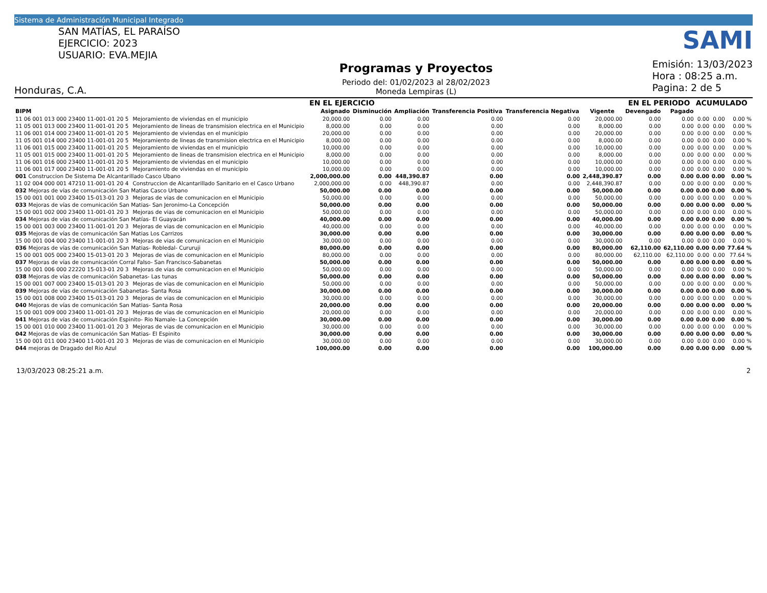Sistema de Administración Municipal Integrado
SAN MATÍAS, EL PARAÍSO
EJERCICIO: 2023
USUARIO: EVA.MEJIA
Honduras, C.A.
Programas y Proyectos
Periodo del: 01/02/2023 al 28/02/2023
Moneda Lempiras (L)
SAMI
Emisión: 13/03/2023
Hora : 08:25 a.m.
Pagina: 2 de 5
| | | EN EL EJERCICIO | | | | | | EN EL PERIODO | | ACUMULADO | | |
| --- | --- | --- | --- | --- | --- | --- | --- | --- | --- | --- | --- | --- |
| BIPM | | Asignado | Disminución | Ampliación | Transferencia Positiva | Transferencia Negativa | Vigente | Devengado | Pagado | | | |
| 11 06 001 013 000 23400 11-001-01 20 5 | Mejoramiento de viviendas en el municipio | 20,000.00 | 0.00 | 0.00 | 0.00 | 0.00 | 20,000.00 | 0.00 | 0.00 | 0.00 | 0.00 | 0.00 % |
| 11 05 001 013 000 23400 11-001-01 20 5 | Mejoramiento de lineas de transmision electrica en el Municipio | 8,000.00 | 0.00 | 0.00 | 0.00 | 0.00 | 8,000.00 | 0.00 | 0.00 | 0.00 | 0.00 | 0.00 % |
| 11 06 001 014 000 23400 11-001-01 20 5 | Mejoramiento de viviendas en el municipio | 20,000.00 | 0.00 | 0.00 | 0.00 | 0.00 | 20,000.00 | 0.00 | 0.00 | 0.00 | 0.00 | 0.00 % |
| 11 05 001 014 000 23400 11-001-01 20 5 | Mejoramiento de lineas de transmision electrica en el Municipio | 8,000.00 | 0.00 | 0.00 | 0.00 | 0.00 | 8,000.00 | 0.00 | 0.00 | 0.00 | 0.00 | 0.00 % |
| 11 06 001 015 000 23400 11-001-01 20 5 | Mejoramiento de viviendas en el municipio | 10,000.00 | 0.00 | 0.00 | 0.00 | 0.00 | 10,000.00 | 0.00 | 0.00 | 0.00 | 0.00 | 0.00 % |
| 11 05 001 015 000 23400 11-001-01 20 5 | Mejoramiento de lineas de transmision electrica en el Municipio | 8,000.00 | 0.00 | 0.00 | 0.00 | 0.00 | 8,000.00 | 0.00 | 0.00 | 0.00 | 0.00 | 0.00 % |
| 11 06 001 016 000 23400 11-001-01 20 5 | Mejoramiento de viviendas en el municipio | 10,000.00 | 0.00 | 0.00 | 0.00 | 0.00 | 10,000.00 | 0.00 | 0.00 | 0.00 | 0.00 | 0.00 % |
| 11 06 001 017 000 23400 11-001-01 20 5 | Mejoramiento de viviendas en el municipio | 10,000.00 | 0.00 | 0.00 | 0.00 | 0.00 | 10,000.00 | 0.00 | 0.00 | 0.00 | 0.00 | 0.00 % |
| 001 Construccion De Sistema De Alcantarillado Casco Ubano | | 2,000,000.00 | 0.00 | 448,390.87 | 0.00 | 0.00 | 2,448,390.87 | 0.00 | 0.00 | 0.00 | 0.00 | 0.00 % |
| 11 02 004 000 001 47210 11-001-01 20 4 | Construccion de Alcantarillado Sanitario en el Casco Urbano | 2,000,000.00 | 0.00 | 448,390.87 | 0.00 | 0.00 | 2,448,390.87 | 0.00 | 0.00 | 0.00 | 0.00 | 0.00 % |
| 032 Mejoras de vías de comunicación San Matias Casco Urbano | | 50,000.00 | 0.00 | 0.00 | 0.00 | 0.00 | 50,000.00 | 0.00 | 0.00 | 0.00 | 0.00 | 0.00 % |
| 15 00 001 001 000 23400 15-013-01 20 3 | Mejoras de vias de comunicacion en el Municipio | 50,000.00 | 0.00 | 0.00 | 0.00 | 0.00 | 50,000.00 | 0.00 | 0.00 | 0.00 | 0.00 | 0.00 % |
| 033 Mejoras de vías de comunicación San Matias- San Jeronimo-La Concepción | | 50,000.00 | 0.00 | 0.00 | 0.00 | 0.00 | 50,000.00 | 0.00 | 0.00 | 0.00 | 0.00 | 0.00 % |
| 15 00 001 002 000 23400 11-001-01 20 3 | Mejoras de vias de comunicacion en el Municipio | 50,000.00 | 0.00 | 0.00 | 0.00 | 0.00 | 50,000.00 | 0.00 | 0.00 | 0.00 | 0.00 | 0.00 % |
| 034 Mejoras de vías de comunicación San Matías- El Guayacán | | 40,000.00 | 0.00 | 0.00 | 0.00 | 0.00 | 40,000.00 | 0.00 | 0.00 | 0.00 | 0.00 | 0.00 % |
| 15 00 001 003 000 23400 11-001-01 20 3 | Mejoras de vias de comunicacion en el Municipio | 40,000.00 | 0.00 | 0.00 | 0.00 | 0.00 | 40,000.00 | 0.00 | 0.00 | 0.00 | 0.00 | 0.00 % |
| 035 Mejoras de vías de comunicación San Matias Los Carrizos | | 30,000.00 | 0.00 | 0.00 | 0.00 | 0.00 | 30,000.00 | 0.00 | 0.00 | 0.00 | 0.00 | 0.00 % |
| 15 00 001 004 000 23400 11-001-01 20 3 | Mejoras de vias de comunicacion en el Municipio | 30,000.00 | 0.00 | 0.00 | 0.00 | 0.00 | 30,000.00 | 0.00 | 0.00 | 0.00 | 0.00 | 0.00 % |
| 036 Mejoras de vías de comunicación San Matias- Robledal- Cururuji | | 80,000.00 | 0.00 | 0.00 | 0.00 | 0.00 | 80,000.00 | 62,110.00 | 62,110.00 | 0.00 | 0.00 | 77.64 % |
| 15 00 001 005 000 23400 15-013-01 20 3 | Mejoras de vias de comunicacion en el Municipio | 80,000.00 | 0.00 | 0.00 | 0.00 | 0.00 | 80,000.00 | 62,110.00 | 62,110.00 | 0.00 | 0.00 | 77.64 % |
| 037 Mejoras de vías de comunicación Corral Falso- San Francisco-Sabanetas | | 50,000.00 | 0.00 | 0.00 | 0.00 | 0.00 | 50,000.00 | 0.00 | 0.00 | 0.00 | 0.00 | 0.00 % |
| 15 00 001 006 000 22220 15-013-01 20 3 | Mejoras de vias de comunicacion en el Municipio | 50,000.00 | 0.00 | 0.00 | 0.00 | 0.00 | 50,000.00 | 0.00 | 0.00 | 0.00 | 0.00 | 0.00 % |
| 038 Mejoras de vías de comunicación Sabanetas- Las tunas | | 50,000.00 | 0.00 | 0.00 | 0.00 | 0.00 | 50,000.00 | 0.00 | 0.00 | 0.00 | 0.00 | 0.00 % |
| 15 00 001 007 000 23400 15-013-01 20 3 | Mejoras de vias de comunicacion en el Municipio | 50,000.00 | 0.00 | 0.00 | 0.00 | 0.00 | 50,000.00 | 0.00 | 0.00 | 0.00 | 0.00 | 0.00 % |
| 039 Mejoras de vías de comunicación Sabanetas- Santa Rosa | | 30,000.00 | 0.00 | 0.00 | 0.00 | 0.00 | 30,000.00 | 0.00 | 0.00 | 0.00 | 0.00 | 0.00 % |
| 15 00 001 008 000 23400 15-013-01 20 3 | Mejoras de vias de comunicacion en el Municipio | 30,000.00 | 0.00 | 0.00 | 0.00 | 0.00 | 30,000.00 | 0.00 | 0.00 | 0.00 | 0.00 | 0.00 % |
| 040 Mejoras de vías de comunicación San Matias- Santa Rosa | | 20,000.00 | 0.00 | 0.00 | 0.00 | 0.00 | 20,000.00 | 0.00 | 0.00 | 0.00 | 0.00 | 0.00 % |
| 15 00 001 009 000 23400 11-001-01 20 3 | Mejoras de vias de comunicacion en el Municipio | 20,000.00 | 0.00 | 0.00 | 0.00 | 0.00 | 20,000.00 | 0.00 | 0.00 | 0.00 | 0.00 | 0.00 % |
| 041 Mejoras de vías de comunicación Espinito- Rio Namale- La Concepción | | 30,000.00 | 0.00 | 0.00 | 0.00 | 0.00 | 30,000.00 | 0.00 | 0.00 | 0.00 | 0.00 | 0.00 % |
| 15 00 001 010 000 23400 11-001-01 20 3 | Mejoras de vias de comunicacion en el Municipio | 30,000.00 | 0.00 | 0.00 | 0.00 | 0.00 | 30,000.00 | 0.00 | 0.00 | 0.00 | 0.00 | 0.00 % |
| 042 Mejoras de vías de comunicación San Matias- El Espinito | | 30,000.00 | 0.00 | 0.00 | 0.00 | 0.00 | 30,000.00 | 0.00 | 0.00 | 0.00 | 0.00 | 0.00 % |
| 15 00 001 011 000 23400 11-001-01 20 3 | Mejoras de vias de comunicacion en el Municipio | 30,000.00 | 0.00 | 0.00 | 0.00 | 0.00 | 30,000.00 | 0.00 | 0.00 | 0.00 | 0.00 | 0.00 % |
| 044 mejoras de Dragado del Rio Azul | | 100,000.00 | 0.00 | 0.00 | 0.00 | 0.00 | 100,000.00 | 0.00 | 0.00 | 0.00 | 0.00 | 0.00 % |
13/03/2023 08:25:21 a.m. 2